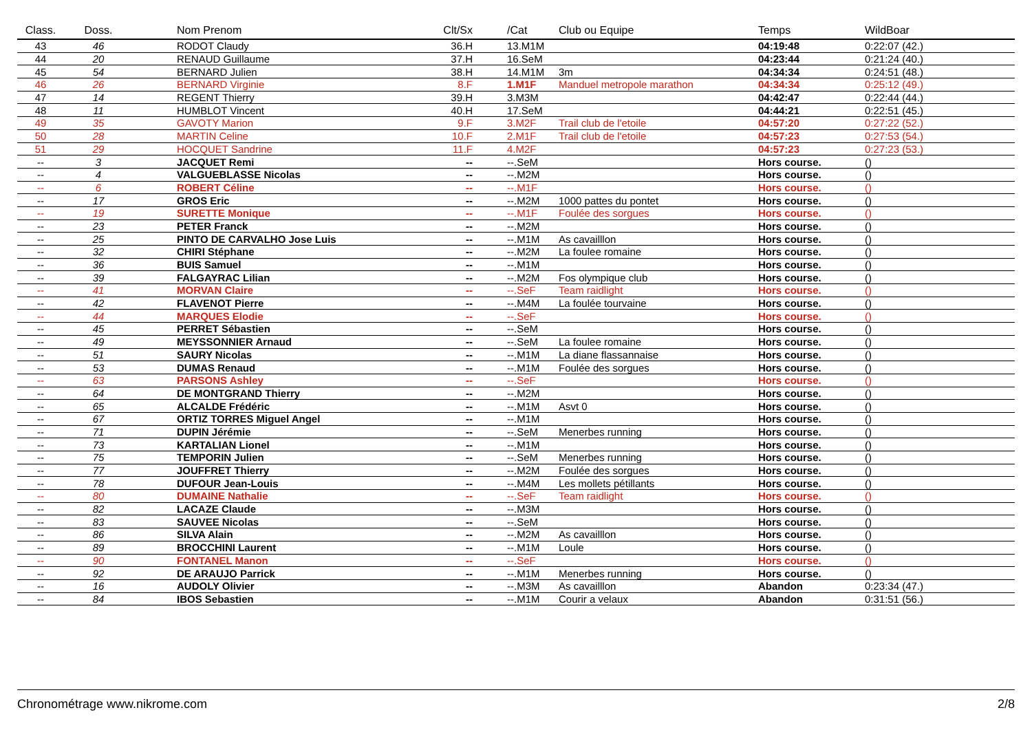| Class. | Doss. | Nom Prenom | Clt/Sx | /Cat | Club ou Equipe | Temps | WildBoar |
| --- | --- | --- | --- | --- | --- | --- | --- |
| 43 | 46 | RODOT Claudy | 36.H | 13.M1M | | 04:19:48 | 0:22:07 (42.) |
| 44 | 20 | RENAUD Guillaume | 37.H | 16.SeM | | 04:23:44 | 0:21:24 (40.) |
| 45 | 54 | BERNARD Julien | 38.H | 14.M1M | 3m | 04:34:34 | 0:24:51 (48.) |
| 46 | 26 | BERNARD Virginie | 8.F | 1.M1F | Manduel metropole marathon | 04:34:34 | 0:25:12 (49.) |
| 47 | 14 | REGENT Thierry | 39.H | 3.M3M | | 04:42:47 | 0:22:44 (44.) |
| 48 | 11 | HUMBLOT Vincent | 40.H | 17.SeM | | 04:44:21 | 0:22:51 (45.) |
| 49 | 35 | GAVOTY Marion | 9.F | 3.M2F | Trail club de l'etoile | 04:57:20 | 0:27:22 (52.) |
| 50 | 28 | MARTIN Celine | 10.F | 2.M1F | Trail club de l'etoile | 04:57:23 | 0:27:53 (54.) |
| 51 | 29 | HOCQUET Sandrine | 11.F | 4.M2F | | 04:57:23 | 0:27:23 (53.) |
| -- | 3 | JACQUET Remi | -- | --.SeM | | Hors course. | () |
| -- | 4 | VALGUEBLASSE Nicolas | -- | --.M2M | | Hors course. | () |
| -- | 6 | ROBERT Céline | -- | --.M1F | | Hors course. | () |
| -- | 17 | GROS Eric | -- | --.M2M | 1000 pattes du pontet | Hors course. | () |
| -- | 19 | SURETTE Monique | -- | --.M1F | Foulée des sorgues | Hors course. | () |
| -- | 23 | PETER Franck | -- | --.M2M | | Hors course. | () |
| -- | 25 | PINTO DE CARVALHO Jose Luis | -- | --.M1M | As cavailllon | Hors course. | () |
| -- | 32 | CHIRI Stéphane | -- | --.M2M | La foulee romaine | Hors course. | () |
| -- | 36 | BUIS Samuel | -- | --.M1M | | Hors course. | () |
| -- | 39 | FALGAYRAC Lilian | -- | --.M2M | Fos olympique club | Hors course. | () |
| -- | 41 | MORVAN Claire | -- | --.SeF | Team raidlight | Hors course. | () |
| -- | 42 | FLAVENOT Pierre | -- | --.M4M | La foulée tourvaine | Hors course. | () |
| -- | 44 | MARQUES Elodie | -- | --.SeF | | Hors course. | () |
| -- | 45 | PERRET Sébastien | -- | --.SeM | | Hors course. | () |
| -- | 49 | MEYSSONNIER Arnaud | -- | --.SeM | La foulee romaine | Hors course. | () |
| -- | 51 | SAURY Nicolas | -- | --.M1M | La diane flassannaise | Hors course. | () |
| -- | 53 | DUMAS Renaud | -- | --.M1M | Foulée des sorgues | Hors course. | () |
| -- | 63 | PARSONS Ashley | -- | --.SeF | | Hors course. | () |
| -- | 64 | DE MONTGRAND Thierry | -- | --.M2M | | Hors course. | () |
| -- | 65 | ALCALDE Frédéric | -- | --.M1M | Asvt 0 | Hors course. | () |
| -- | 67 | ORTIZ TORRES Miguel Angel | -- | --.M1M | | Hors course. | () |
| -- | 71 | DUPIN Jérémie | -- | --.SeM | Menerbes running | Hors course. | () |
| -- | 73 | KARTALIAN Lionel | -- | --.M1M | | Hors course. | () |
| -- | 75 | TEMPORIN Julien | -- | --.SeM | Menerbes running | Hors course. | () |
| -- | 77 | JOUFFRET Thierry | -- | --.M2M | Foulée des sorgues | Hors course. | () |
| -- | 78 | DUFOUR Jean-Louis | -- | --.M4M | Les mollets pétillants | Hors course. | () |
| -- | 80 | DUMAINE Nathalie | -- | --.SeF | Team raidlight | Hors course. | () |
| -- | 82 | LACAZE Claude | -- | --.M3M | | Hors course. | () |
| -- | 83 | SAUVEE Nicolas | -- | --.SeM | | Hors course. | () |
| -- | 86 | SILVA Alain | -- | --.M2M | As cavailllon | Hors course. | () |
| -- | 89 | BROCCHINI Laurent | -- | --.M1M | Loule | Hors course. | () |
| -- | 90 | FONTANEL Manon | -- | --.SeF | | Hors course. | () |
| -- | 92 | DE ARAUJO Parrick | -- | --.M1M | Menerbes running | Hors course. | () |
| -- | 16 | AUDOLY Olivier | -- | --.M3M | As cavailllon | Abandon | 0:23:34 (47.) |
| -- | 84 | IBOS Sebastien | -- | --.M1M | Courir a velaux | Abandon | 0:31:51 (56.) |
Chronométrage www.nikrome.com 2/8